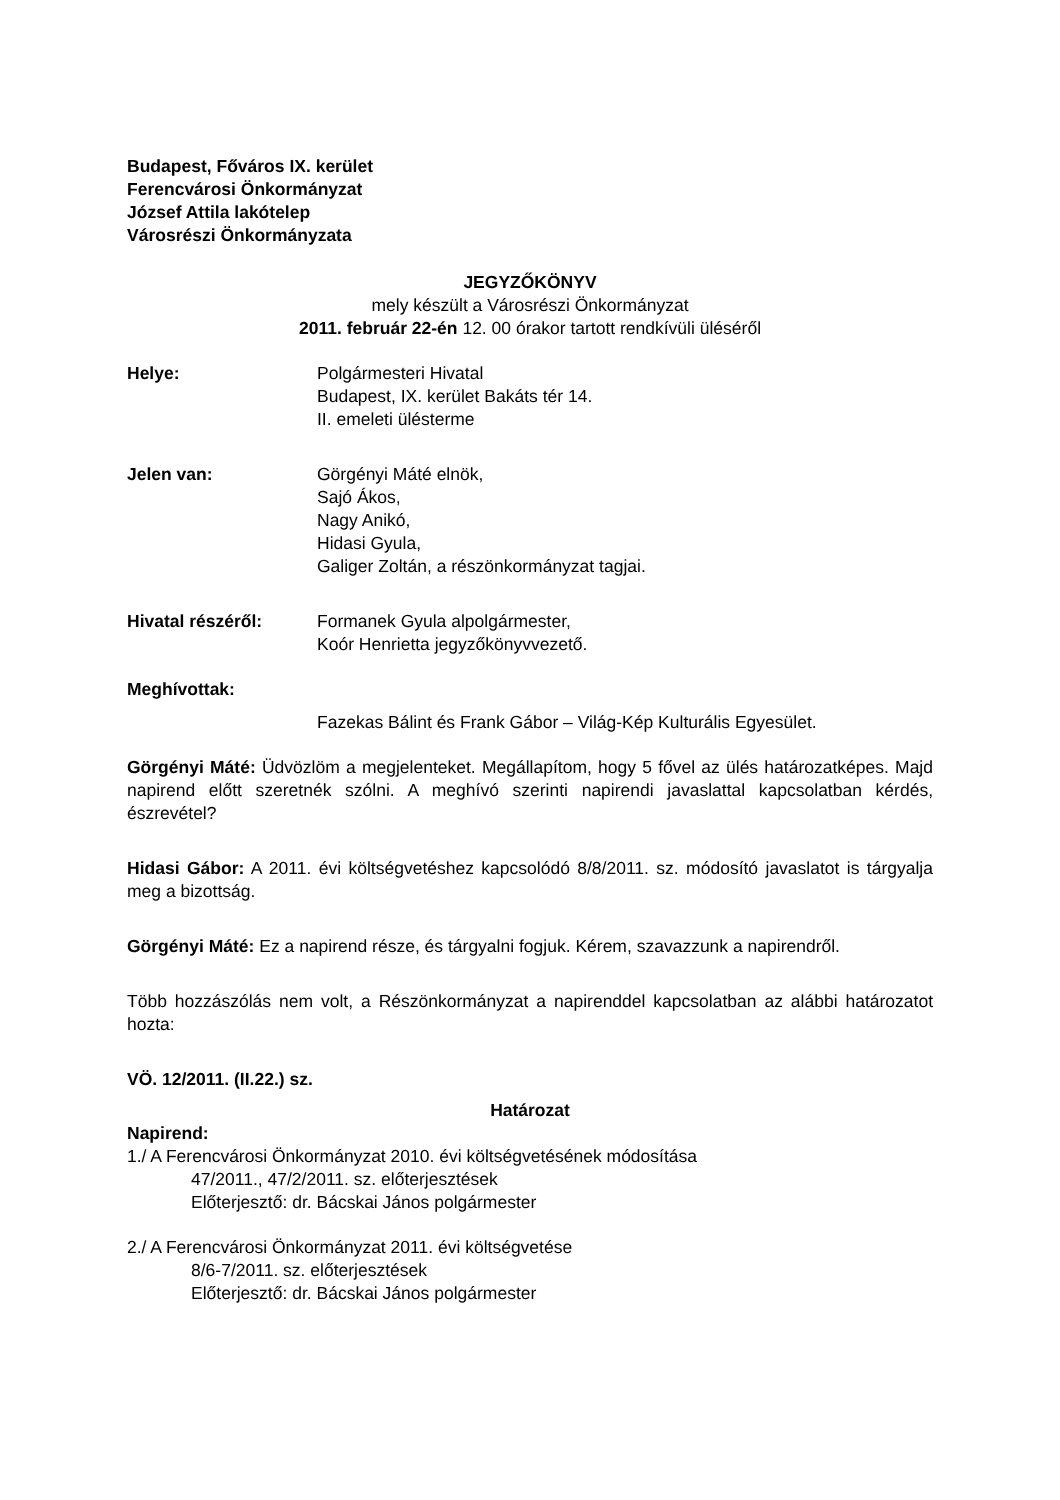Budapest, Főváros IX. kerület
Ferencvárosi Önkormányzat
József Attila lakótelep
Városrészi Önkormányzata
JEGYZŐKÖNYV
mely készült a Városrészi Önkormányzat
2011. február 22-én 12. 00 órakor tartott rendkívüli üléséről
Helye: Polgármesteri Hivatal
Budapest, IX. kerület Bakáts tér 14.
II. emeleti ülésterme
Jelen van: Görgényi Máté elnök,
Sajó Ákos,
Nagy Anikó,
Hidasi Gyula,
Galiger Zoltán, a részönkormányzat tagjai.
Hivatal részéről: Formanek Gyula alpolgármester,
Koór Henrietta jegyzőkönyvvezető.
Meghívottak:
Fazekas Bálint és Frank Gábor – Világ-Kép Kulturális Egyesület.
Görgényi Máté: Üdvözlöm a megjelenteket. Megállapítom, hogy 5 fővel az ülés határozatképes. Majd napirend előtt szeretnék szólni. A meghívó szerinti napirendi javaslattal kapcsolatban kérdés, észrevétel?
Hidasi Gábor: A 2011. évi költségvetéshez kapcsolódó 8/8/2011. sz. módosító javaslatot is tárgyalja meg a bizottság.
Görgényi Máté: Ez a napirend része, és tárgyalni fogjuk. Kérem, szavazzunk a napirendről.
Több hozzászólás nem volt, a Részönkormányzat a napirenddel kapcsolatban az alábbi határozatot hozta:
VÖ. 12/2011. (II.22.) sz.
Határozat
Napirend:
1./ A Ferencvárosi Önkormányzat 2010. évi költségvetésének módosítása
47/2011., 47/2/2011. sz. előterjesztések
Előterjesztő: dr. Bácskai János polgármester
2./ A Ferencvárosi Önkormányzat 2011. évi költségvetése
8/6-7/2011. sz. előterjesztések
Előterjesztő: dr. Bácskai János polgármester